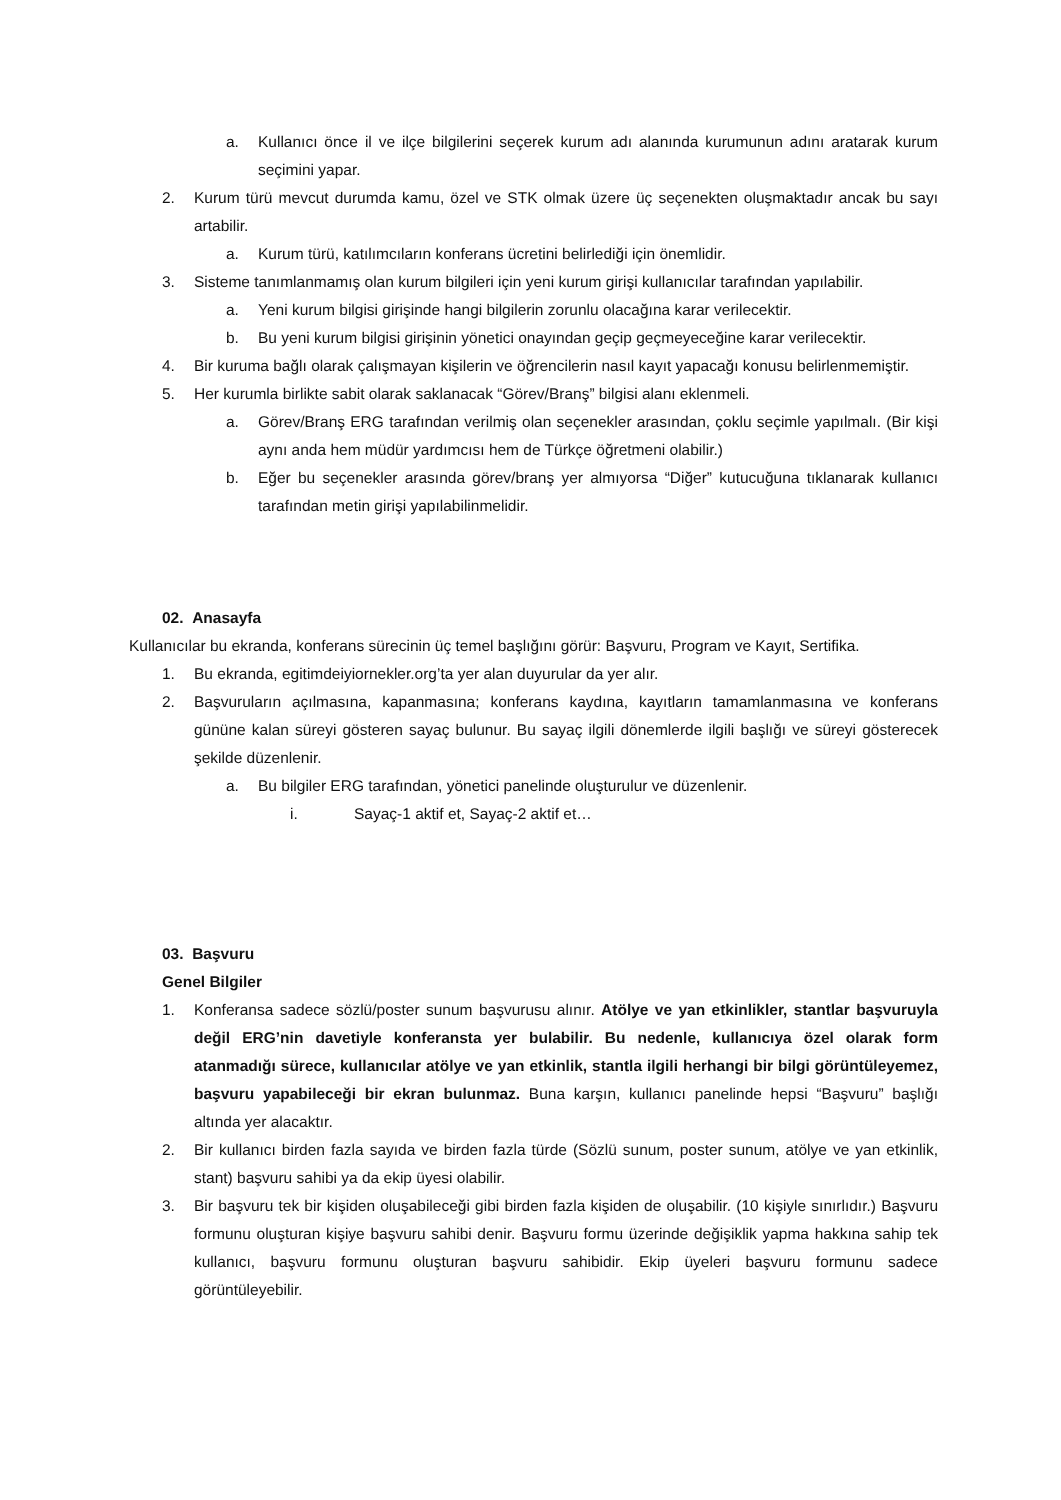a. Kullanıcı önce il ve ilçe bilgilerini seçerek kurum adı alanında kurumunun adını aratarak kurum seçimini yapar.
2. Kurum türü mevcut durumda kamu, özel ve STK olmak üzere üç seçenekten oluşmaktadır ancak bu sayı artabilir.
a. Kurum türü, katılımcıların konferans ücretini belirlediği için önemlidir.
3. Sisteme tanımlanmamış olan kurum bilgileri için yeni kurum girişi kullanıcılar tarafından yapılabilir.
a. Yeni kurum bilgisi girişinde hangi bilgilerin zorunlu olacağına karar verilecektir.
b. Bu yeni kurum bilgisi girişinin yönetici onayından geçip geçmeyeceğine karar verilecektir.
4. Bir kuruma bağlı olarak çalışmayan kişilerin ve öğrencilerin nasıl kayıt yapacağı konusu belirlenmemiştir.
5. Her kurumla birlikte sabit olarak saklanacak “Görev/Branş” bilgisi alanı eklenmeli.
a. Görev/Branş ERG tarafından verilmiş olan seçenekler arasından, çoklu seçimle yapılmalı. (Bir kişi aynı anda hem müdür yardımcısı hem de Türkçe öğretmeni olabilir.)
b. Eğer bu seçenekler arasında görev/branş yer almıyorsa “Diğer” kutucuğuna tıklanarak kullanıcı tarafından metin girişi yapılabilinmelidir.
02. Anasayfa
Kullanıcılar bu ekranda, konferans sürecinin üç temel başlığını görür: Başvuru, Program ve Kayıt, Sertifika.
1. Bu ekranda, egitimdeiyiornekler.org’ta yer alan duyurular da yer alır.
2. Başvuruların açılmasına, kapanmasına; konferans kaydına, kayıtların tamamlanmasına ve konferans gününe kalan süreyi gösteren sayaç bulunur. Bu sayaç ilgili dönemlerde ilgili başlığı ve süreyi gösterecek şekilde düzenlenir.
a. Bu bilgiler ERG tarafından, yönetici panelinde oluşturulur ve düzenlenir.
i. Sayaç-1 aktif et, Sayaç-2 aktif et…
03. Başvuru
Genel Bilgiler
1. Konferansa sadece sözlü/poster sunum başvurusu alınır. Atölye ve yan etkinlikler, stantlar başvuruyla değil ERG’nin davetiyle konferansta yer bulabilir. Bu nedenle, kullanıcıya özel olarak form atanmadığı sürece, kullanıcılar atölye ve yan etkinlik, stantla ilgili herhangi bir bilgi görüntüleyemez, başvuru yapabileceği bir ekran bulunmaz. Buna karşın, kullanıcı panelinde hepsi “Başvuru” başlığı altında yer alacaktır.
2. Bir kullanıcı birden fazla sayıda ve birden fazla türde (Sözlü sunum, poster sunum, atölye ve yan etkinlik, stant) başvuru sahibi ya da ekip üyesi olabilir.
3. Bir başvuru tek bir kişiden oluşabileceği gibi birden fazla kişiden de oluşabilir. (10 kişiyle sınırlıdır.) Başvuru formunu oluşturan kişiye başvuru sahibi denir. Başvuru formu üzerinde değişiklik yapma hakkına sahip tek kullanıcı, başvuru formunu oluşturan başvuru sahibidir. Ekip üyeleri başvuru formunu sadece görüntüleyebilir.